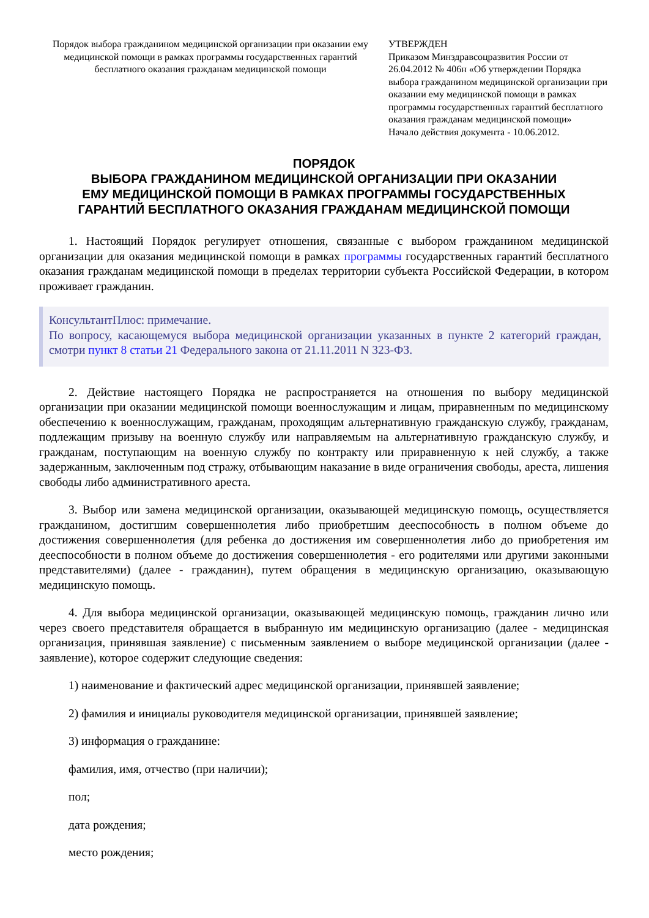Порядок выбора гражданином медицинской организации при оказании ему медицинской помощи в рамках программы государственных гарантий бесплатного оказания гражданам медицинской помощи
УТВЕРЖДЕН
Приказом Минздравсоцразвития России от 26.04.2012 № 406н «Об утверждении Порядка выбора гражданином медицинской организации при оказании ему медицинской помощи в рамках программы государственных гарантий бесплатного оказания гражданам медицинской помощи»
Начало действия документа - 10.06.2012.
ПОРЯДОК
ВЫБОРА ГРАЖДАНИНОМ МЕДИЦИНСКОЙ ОРГАНИЗАЦИИ ПРИ ОКАЗАНИИ
ЕМУ МЕДИЦИНСКОЙ ПОМОЩИ В РАМКАХ ПРОГРАММЫ ГОСУДАРСТВЕННЫХ
ГАРАНТИЙ БЕСПЛАТНОГО ОКАЗАНИЯ ГРАЖДАНАМ МЕДИЦИНСКОЙ ПОМОЩИ
1. Настоящий Порядок регулирует отношения, связанные с выбором гражданином медицинской организации для оказания медицинской помощи в рамках программы государственных гарантий бесплатного оказания гражданам медицинской помощи в пределах территории субъекта Российской Федерации, в котором проживает гражданин.
КонсультантПлюс: примечание.
По вопросу, касающемуся выбора медицинской организации указанных в пункте 2 категорий граждан, смотри пункт 8 статьи 21 Федерального закона от 21.11.2011 N 323-ФЗ.
2. Действие настоящего Порядка не распространяется на отношения по выбору медицинской организации при оказании медицинской помощи военнослужащим и лицам, приравненным по медицинскому обеспечению к военнослужащим, гражданам, проходящим альтернативную гражданскую службу, гражданам, подлежащим призыву на военную службу или направляемым на альтернативную гражданскую службу, и гражданам, поступающим на военную службу по контракту или приравненную к ней службу, а также задержанным, заключенным под стражу, отбывающим наказание в виде ограничения свободы, ареста, лишения свободы либо административного ареста.
3. Выбор или замена медицинской организации, оказывающей медицинскую помощь, осуществляется гражданином, достигшим совершеннолетия либо приобретшим дееспособность в полном объеме до достижения совершеннолетия (для ребенка до достижения им совершеннолетия либо до приобретения им дееспособности в полном объеме до достижения совершеннолетия - его родителями или другими законными представителями) (далее - гражданин), путем обращения в медицинскую организацию, оказывающую медицинскую помощь.
4. Для выбора медицинской организации, оказывающей медицинскую помощь, гражданин лично или через своего представителя обращается в выбранную им медицинскую организацию (далее - медицинская организация, принявшая заявление) с письменным заявлением о выборе медицинской организации (далее - заявление), которое содержит следующие сведения:
1) наименование и фактический адрес медицинской организации, принявшей заявление;
2) фамилия и инициалы руководителя медицинской организации, принявшей заявление;
3) информация о гражданине:
фамилия, имя, отчество (при наличии);
пол;
дата рождения;
место рождения;